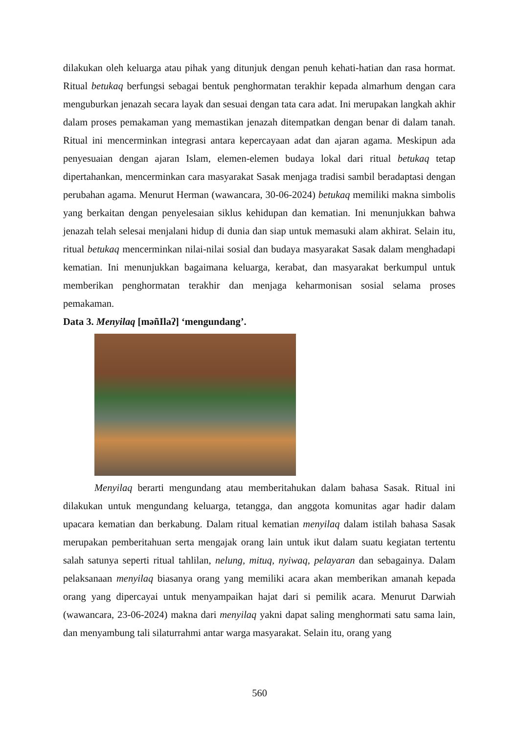dilakukan oleh keluarga atau pihak yang ditunjuk dengan penuh kehati-hatian dan rasa hormat. Ritual betukaq berfungsi sebagai bentuk penghormatan terakhir kepada almarhum dengan cara menguburkan jenazah secara layak dan sesuai dengan tata cara adat. Ini merupakan langkah akhir dalam proses pemakaman yang memastikan jenazah ditempatkan dengan benar di dalam tanah. Ritual ini mencerminkan integrasi antara kepercayaan adat dan ajaran agama. Meskipun ada penyesuaian dengan ajaran Islam, elemen-elemen budaya lokal dari ritual betukaq tetap dipertahankan, mencerminkan cara masyarakat Sasak menjaga tradisi sambil beradaptasi dengan perubahan agama. Menurut Herman (wawancara, 30-06-2024) betukaq memiliki makna simbolis yang berkaitan dengan penyelesaian siklus kehidupan dan kematian. Ini menunjukkan bahwa jenazah telah selesai menjalani hidup di dunia dan siap untuk memasuki alam akhirat. Selain itu, ritual betukaq mencerminkan nilai-nilai sosial dan budaya masyarakat Sasak dalam menghadapi kematian. Ini menunjukkan bagaimana keluarga, kerabat, dan masyarakat berkumpul untuk memberikan penghormatan terakhir dan menjaga keharmonisan sosial selama proses pemakaman.
Data 3. Menyilaq [məñIlaʔ] ‘mengundang’.
Menyilaq berarti mengundang atau memberitahukan dalam bahasa Sasak. Ritual ini dilakukan untuk mengundang keluarga, tetangga, dan anggota komunitas agar hadir dalam upacara kematian dan berkabung. Dalam ritual kematian menyilaq dalam istilah bahasa Sasak merupakan pemberitahuan serta mengajak orang lain untuk ikut dalam suatu kegiatan tertentu salah satunya seperti ritual tahlilan, nelung, mituq, nyiwaq, pelayaran dan sebagainya. Dalam pelaksanaan menyilaq biasanya orang yang memiliki acara akan memberikan amanah kepada orang yang dipercayai untuk menyampaikan hajat dari si pemilik acara. Menurut Darwiah (wawancara, 23-06-2024) makna dari menyilaq yakni dapat saling menghormati satu sama lain, dan menyambung tali silaturrahmi antar warga masyarakat. Selain itu, orang yang
560